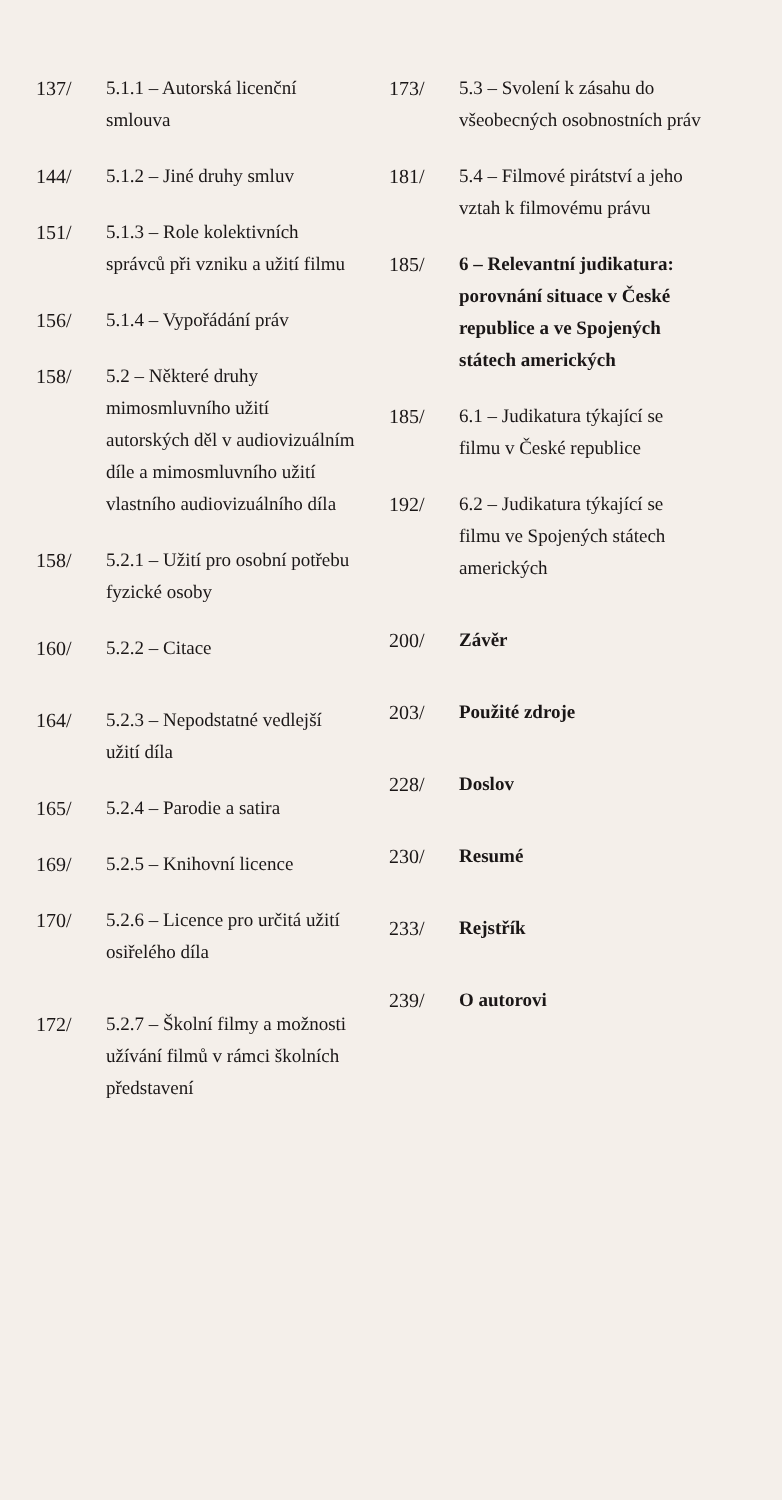137/ 5.1.1 – Autorská licenční smlouva
144/ 5.1.2 – Jiné druhy smluv
151/ 5.1.3 – Role kolektivních správců při vzniku a užití filmu
156/ 5.1.4 – Vypořádání práv
158/ 5.2 – Některé druhy mimosmluvního užití autorských děl v audio­vizuálním díle a mimo­smluvního užití vlastního audiovizuálního díla
158/ 5.2.1 – Užití pro osobní potřebu fyzické osoby
160/ 5.2.2 – Citace
164/ 5.2.3 – Nepodstatné vedlejší užití díla
165/ 5.2.4 – Parodie a satira
169/ 5.2.5 – Knihovní licence
170/ 5.2.6 – Licence pro určitá užití osiřelého díla
172/ 5.2.7 – Školní filmy a mož­nosti užívání filmů v rámci školních představení
173/ 5.3 – Svolení k zásahu do všeobecných osobnostních práv
181/ 5.4 – Filmové pirátství a jeho vztah k filmovému právu
185/ 6 – Relevantní judika­tura: porovnání situace v České republice a ve Spojených státech amerických
185/ 6.1 – Judikatura týkající se filmu v České republice
192/ 6.2 – Judikatura týkající se filmu ve Spojených státech amerických
200/ Závěr
203/ Použité zdroje
228/ Doslov
230/ Resumé
233/ Rejstřík
239/ O autorovi